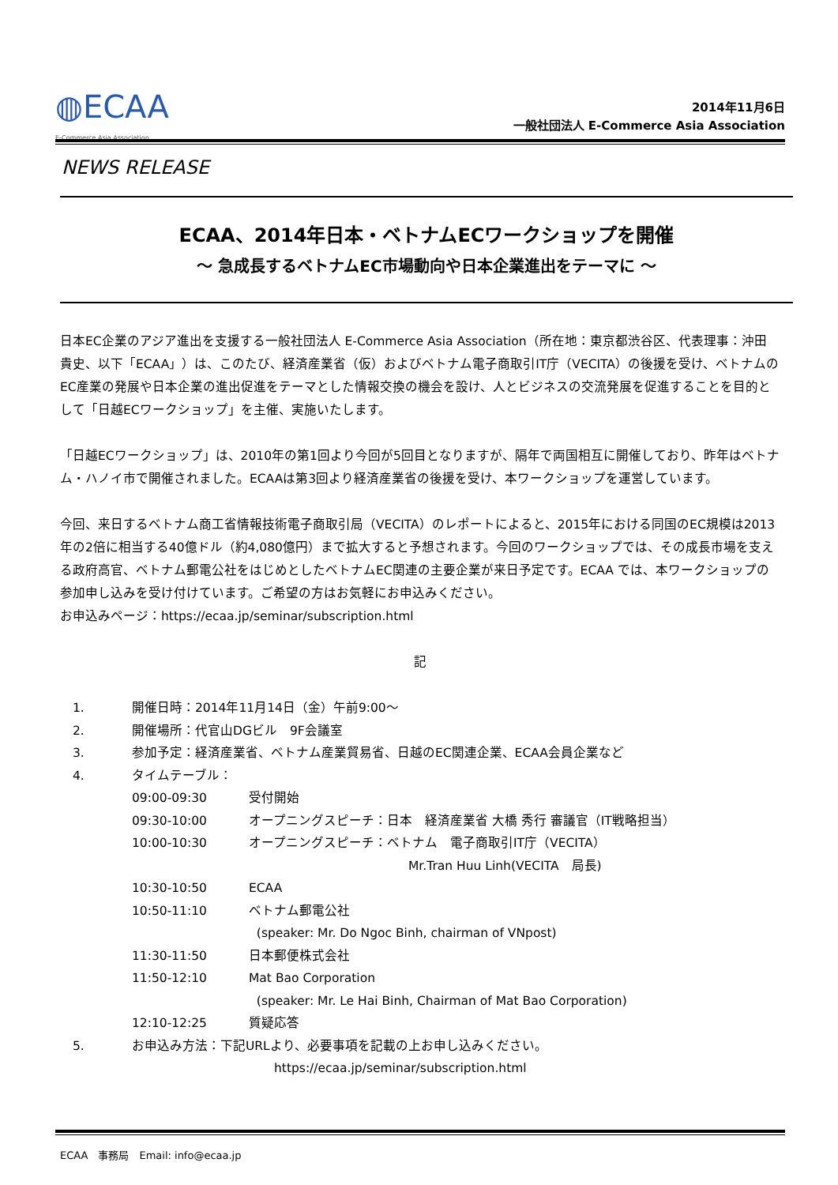◍ECAA
E-Commerce Asia Association
2014年11月6日
一般社団法人 E-Commerce Asia Association
NEWS RELEASE
ECAA、2014年日本・ベトナムECワークショップを開催
～ 急成長するベトナムEC市場動向や日本企業進出をテーマに ～
日本EC企業のアジア進出を支援する一般社団法人 E-Commerce Asia Association（所在地：東京都渋谷区、代表理事：沖田 貴史、以下「ECAA」）は、このたび、経済産業省（仮）およびベトナム電子商取引IT庁（VECITA）の後援を受け、ベトナムのEC産業の発展や日本企業の進出促進をテーマとした情報交換の機会を設け、人とビジネスの交流発展を促進することを目的として「日越ECワークショップ」を主催、実施いたします。
「日越ECワークショップ」は、2010年の第1回より今回が5回目となりますが、隔年で両国相互に開催しており、昨年はベトナム・ハノイ市で開催されました。ECAAは第3回より経済産業省の後援を受け、本ワークショップを運営しています。
今回、来日するベトナム商工省情報技術電子商取引局（VECITA）のレポートによると、2015年における同国のEC規模は2013年の2倍に相当する40億ドル（約4,080億円）まで拡大すると予想されます。今回のワークショップでは、その成長市場を支える政府高官、ベトナム郵電公社をはじめとしたベトナムEC関連の主要企業が来日予定です。ECAA では、本ワークショップの参加申し込みを受け付けています。ご希望の方はお気軽にお申込みください。
お申込みページ：https://ecaa.jp/seminar/subscription.html
記
| 1. | 開催日時：2014年11月14日（金）午前9:00～ | |
| 2. | 開催場所：代官山DGビル 9F会議室 | |
| 3. | 参加予定：経済産業省、ベトナム産業貿易省、日越のEC関連企業、ECAA会員企業など | |
| 4. | タイムテーブル： | |
| | 09:00-09:30 | 受付開始 |
| | 09:30-10:00 | オープニングスピーチ：日本 経済産業省 大橋 秀行 審議官（IT戦略担当） |
| | 10:00-10:30 | オープニングスピーチ：ベトナム 電子商取引IT庁（VECITA） Mr.Tran Huu Linh(VECITA 局長) |
| | 10:30-10:50 | ECAA |
| | 10:50-11:10 | ベトナム郵電公社 (speaker: Mr. Do Ngoc Binh, chairman of VNpost) |
| | 11:30-11:50 | 日本郵便株式会社 |
| | 11:50-12:10 | Mat Bao Corporation (speaker: Mr. Le Hai Binh, Chairman of Mat Bao Corporation) |
| | 12:10-12:25 | 質疑応答 |
| 5. | お申込み方法：下記URLより、必要事項を記載の上お申し込みください。 https://ecaa.jp/seminar/subscription.html | |
ECAA　事務局　Email: info@ecaa.jp